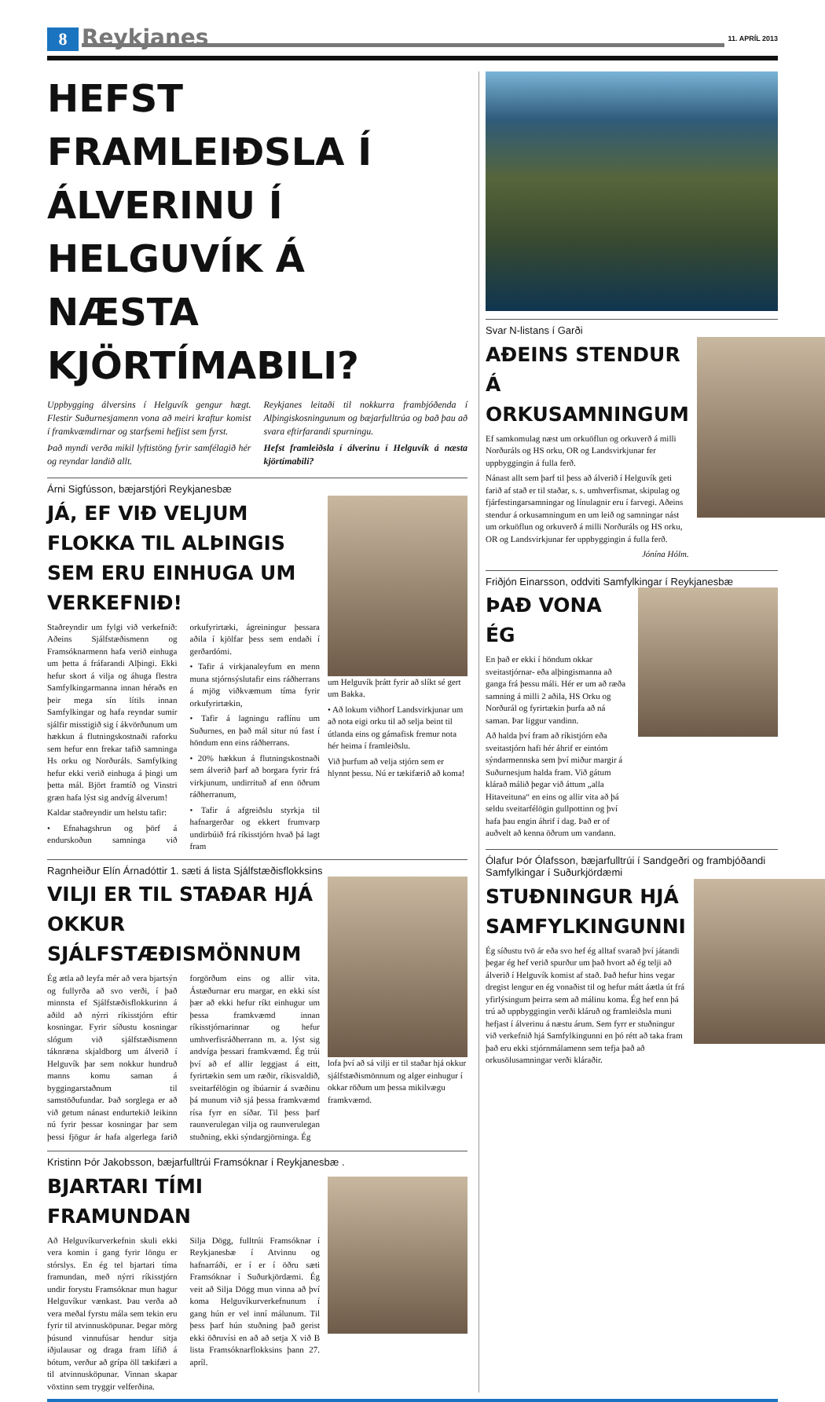8
Reykjanes
11. APRÍL 2013
HEFST FRAMLEIÐSLA Í ÁLVERINU Í HELGUVÍK Á NÆSTA KJÖRTÍMABILI?
Uppbygging álversins í Helguvík gengur hægt. Flestir Suðurnesjamenn vona að meiri kraftur komist í framkvæmdirnar og starfsemi hefjist sem fyrst.
Það myndi verða mikil lyftistöng fyrir samfélagið hér og reyndar landið allt.
Reykjanes leitaði til nokkurra frambjóðenda í Alþingiskosningunum og bæjarfulltrúa og bað þau að svara eftirfarandi spurningu.
Hefst framleiðsla í álverinu í Helguvík á næsta kjörtímabili?
Árni Sigfússon, bæjarstjóri Reykjanesbæ
JÁ, EF VIÐ VELJUM FLOKKA TIL ALÞINGIS SEM ERU EINHUGA UM VERKEFNIÐ!
Staðreyndir um fylgi við verkefnið: Aðeins Sjálfstæðismenn og Framsóknarmenn hafa verið einhuga um þetta á fráfarandi Alþingi. Ekki hefur skort á vilja og áhuga flestra Samfylkingarmanna innan héraðs en þeir mega sín lítils innan Samfylkingar og hafa reyndar sumir sjálfir misstigið sig í ákvörðunum um hækkun á flutningskostnaði raforku sem hefur enn frekar tafið samninga Hs orku og Norðuráls. Samfylking hefur ekki verið einhuga á þingi um þetta mál. Björt framtíð og Vinstri græn hafa lýst sig andvíg álverum!
Kaldar staðreyndir um helstu tafir:
• Efnahagshrun og þörf á endurskoðun samninga við orkufyrirtæki, ágreiningur þessara aðila í kjölfar þess sem endaði í gerðardómi.
• Tafir á virkjanaleyfum en menn muna stjórnsýslutafir eins ráðherrans á mjög viðkvæmum tíma fyrir orkufyrirtækin,
• Tafir á lagningu raflínu um Suðurnes, en það mál situr nú fast í höndum enn eins ráðherrans.
• 20% hækkun á flutningskostnaði sem álverið þarf að borgara fyrir frá virkjunum, undirrituð af enn öðrum ráðherranum,
• Tafir á afgreiðslu styrkja til hafnargerðar og ekkert frumvarp undirbúið frá ríkisstjórn hvað þá lagt fram
um Helguvík þrátt fyrir að slíkt sé gert um Bakka.
• Að lokum viðhorf Landsvirkjunar um að nota eigi orku til að selja beint til útlanda eins og gámafisk fremur nota hér heima í framleiðslu.
Við þurfum að velja stjórn sem er hlynnt þessu. Nú er tækifærið að koma!
Ragnheiður Elín Árnadóttir 1. sæti á lista Sjálfstæðisflokksins
VILJI ER TIL STAÐAR HJÁ OKKUR SJÁLFSTÆÐISMÖNNUM
Ég ætla að leyfa mér að vera bjartsýn og fullyrða að svo verði, í það minnsta ef Sjálfstæðisflokkurinn á aðild að nýrri ríkisstjórn eftir kosningar. Fyrir síðustu kosningar slógum við sjálfstæðismenn táknræna skjaldborg um álverið í Helguvík þar sem nokkur hundruð manns komu saman á byggingarstaðnum til samstöðufundar. Það sorglega er að við getum nánast endurtekið leikinn nú fyrir þessar kosningar þar sem þessi fjögur ár hafa algerlega farið forgörðum eins og allir vita. Ástæðurnar eru margar, en ekki síst þær að ekki hefur ríkt einhugur um þessa framkvæmd innan ríkisstjórnarinnar og hefur umhverfisráðherrann m. a. lýst sig andvíga þessari framkvæmd. Ég trúi því að ef allir leggjast á eitt, fyrirtækin sem um ræðir, ríkisvaldið, sveitarfélögin og íbúarnir á svæðinu þá munum við sjá þessa framkvæmd rísa fyrr en síðar. Til þess þarf raunverulegan vilja og raunverulegan stuðning, ekki sýndargjörninga. Ég
lofa því að sá vilji er til staðar hjá okkur sjálfstæðismönnum og alger einhugur í okkar röðum um þessa mikilvægu framkvæmd.
Kristinn Þór Jakobsson, bæjarfulltrúi Framsóknar í Reykjanesbæ .
BJARTARI TÍMI FRAMUNDAN
Að Helguvíkurverkefnin skuli ekki vera komin í gang fyrir löngu er stórslys. En ég tel bjartari tíma framundan, með nýrri ríkisstjórn undir forystu Framsóknar mun hagur Helguvíkur vænkast. Þau verða að vera meðal fyrstu mála sem tekin eru fyrir til atvinnusköpunar. Þegar mörg þúsund vinnufúsar hendur sitja iðjulausar og draga fram lífið á bótum, verður að grípa öll tækifæri a til atvinnusköpunar. Vinnan skapar vöxtinn sem tryggir velferðina.
Silja Dögg, fulltrúi Framsóknar í Reykjanesbæ í Atvinnu og hafnarráði, er í er í öðru sæti Framsóknar í Suðurkjördæmi. Ég veit að Silja Dögg mun vinna að því koma Helguvíkurverkefnunum í gang hún er vel inní málunum. Til þess þarf hún stuðning það gerist ekki öðruvísi en að að setja X við B lista Framsóknarflokksins þann 27. apríl.
Svar N-listans í Garði
AÐEINS STENDUR Á ORKUSAMNINGUM
Ef samkomulag næst um orkuöflun og orkuverð á milli Norðuráls og HS orku, OR og Landsvirkjunar fer uppbyggingin á fulla ferð.
Nánast allt sem þarf til þess að álverið í Helguvík geti farið af stað er til staðar, s. s. umhverfismat, skipulag og fjárfestingarsamningar og línulagnir eru í farvegi. Aðeins stendur á orkusamningum en um leið og samningar nást um orkuöflun og orkuverð á milli Norðuráls og HS orku, OR og Landsvirkjunar fer uppbyggingin á fulla ferð.
Jónína Hólm.
Friðjón Einarsson, oddviti Samfylkingar í Reykjanesbæ
ÞAÐ VONA ÉG
En það er ekki í höndum okkar sveitastjórnar- eða alþingismanna að ganga frá þessu máli. Hér er um að ræða samning á milli 2 aðila, HS Orku og Norðurál og fyrirtækin þurfa að ná saman. Þar liggur vandinn.
Að halda því fram að ríkistjórn eða sveitastjórn hafi hér áhrif er eintóm sýndarmennska sem því miður margir á Suðurnesjum halda fram. Við gátum klárað málið þegar við áttum „alla Hitaveituna“ en eins og allir vita að þá seldu sveitarfélögin gullpottinn og því hafa þau engin áhrif í dag. Það er of auðvelt að kenna öðrum um vandann.
Ólafur Þór Ólafsson, bæjarfulltrúi í Sandgeðri og frambjóðandi Samfylkingar í Suðurkjördæmi
STUÐNINGUR HJÁ SAMFYLKINGUNNI
Ég síðustu tvö ár eða svo hef ég alltaf svarað því játandi þegar ég hef verið spurður um það hvort að ég telji að álverið í Helguvík komist af stað. Það hefur hins vegar dregist lengur en ég vonaðist til og hefur mátt áætla út frá yfirlýsingum þeirra sem að málinu koma. Ég hef enn þá trú að uppbyggingin verði kláruð og framleiðsla muni hefjast í álverinu á næstu árum. Sem fyrr er stuðningur við verkefnið hjá Samfylkingunni en þó rétt að taka fram það eru ekki stjórnmálamenn sem tefja það að orkusölusamningar verði kláraðir.